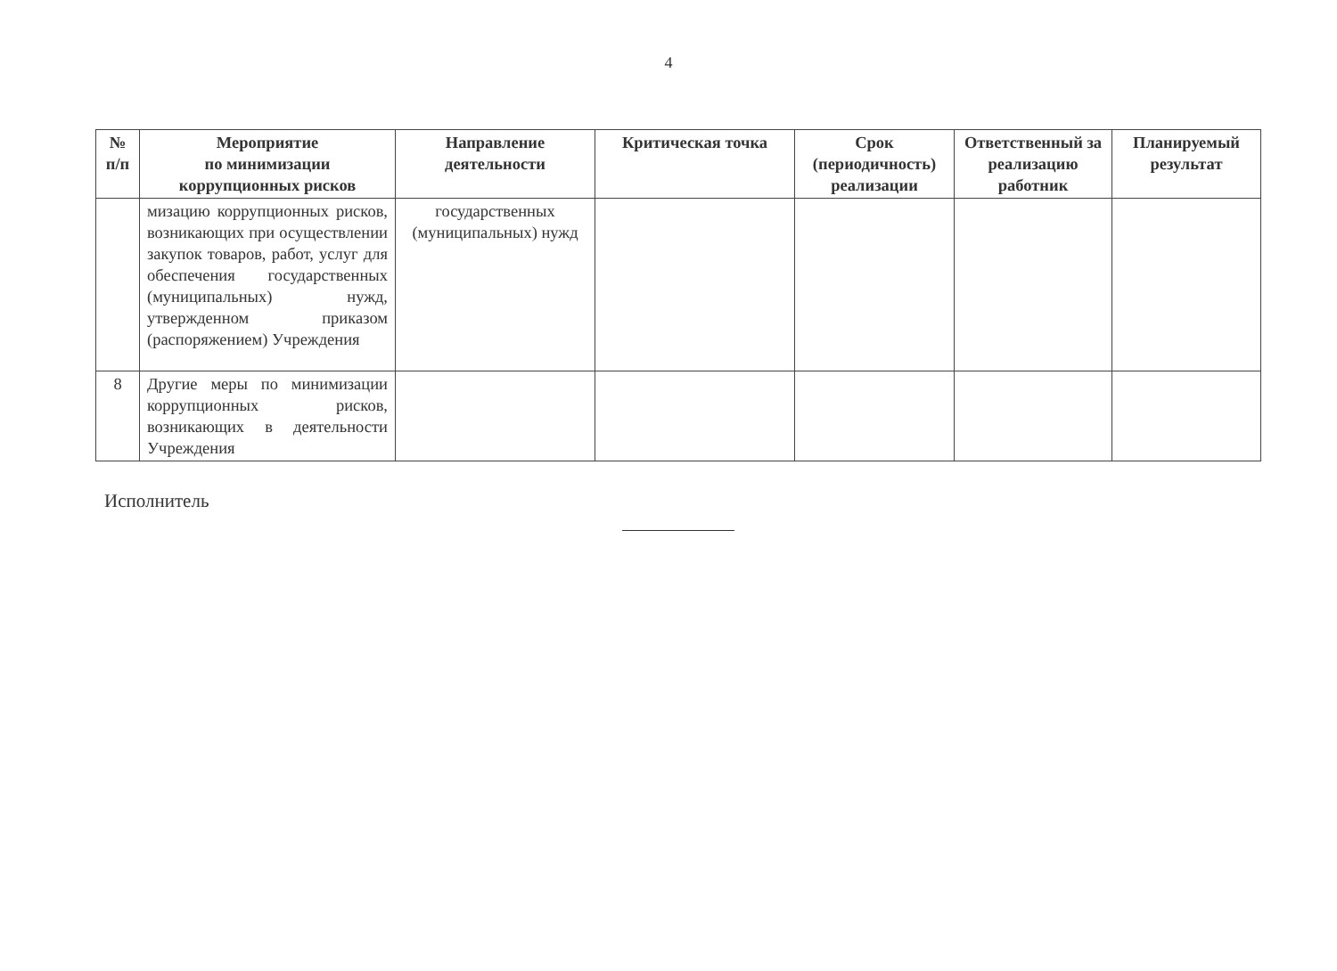4
| № п/п | Мероприятие по минимизации коррупционных рисков | Направление деятельности | Критическая точка | Срок (периодичность) реализации | Ответственный за реализацию работник | Планируемый результат |
| --- | --- | --- | --- | --- | --- | --- |
| | мизацию коррупционных рисков, возникающих при осуществлении закупок товаров, работ, услуг для обеспечения государственных (муниципальных) нужд, утвержденном приказом (распоряжением) Учреждения | государственных (муниципальных) нужд | | | | |
| 8 | Другие меры по минимизации коррупционных рисков, возникающих в деятельности Учреждения | | | | | |
Исполнитель